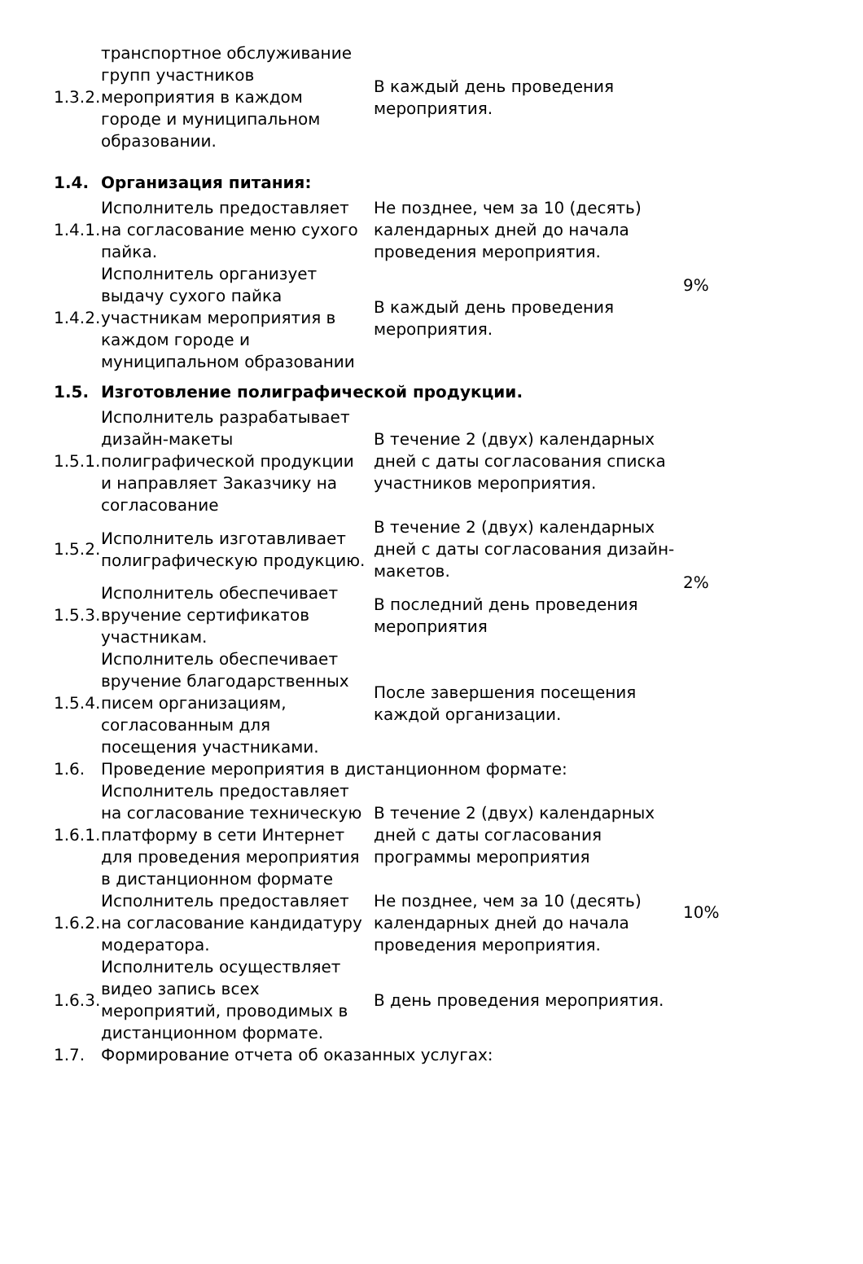| 1.3.2. | транспортное обслуживание групп участников мероприятия в каждом городе и муниципальном образовании. | В каждый день проведения мероприятия. | |
| 1.4. | Организация питания: | | |
| 1.4.1. | Исполнитель предоставляет на согласование меню сухого пайка. | Не позднее, чем за 10 (десять) календарных дней до начала проведения мероприятия. | 9% |
| 1.4.2. | Исполнитель организует выдачу сухого пайка участникам мероприятия в каждом городе и муниципальном образовании | В каждый день проведения мероприятия. | |
| 1.5. | Изготовление полиграфической продукции. | | |
| 1.5.1. | Исполнитель разрабатывает дизайн-макеты полиграфической продукции и направляет Заказчику на согласование | В течение 2 (двух) календарных дней с даты согласования списка участников мероприятия. | 2% |
| 1.5.2. | Исполнитель изготавливает полиграфическую продукцию. | В течение 2 (двух) календарных дней с даты согласования дизайн- макетов. | |
| 1.5.3. | Исполнитель обеспечивает вручение сертификатов участникам. | В последний день проведения мероприятия | |
| 1.5.4. | Исполнитель обеспечивает вручение благодарственных писем организациям, согласованным для посещения участниками. | После завершения посещения каждой организации. | |
| 1.6. | Проведение мероприятия в дистанционном формате: | | |
| 1.6.1. | Исполнитель предоставляет на согласование техническую платформу в сети Интернет для проведения мероприятия в дистанционном формате | В течение 2 (двух) календарных дней с даты согласования программы мероприятия | 10% |
| 1.6.2. | Исполнитель предоставляет на согласование кандидатуру модератора. | Не позднее, чем за 10 (десять) календарных дней до начала проведения мероприятия. | |
| 1.6.3. | Исполнитель осуществляет видео запись всех мероприятий, проводимых в дистанционном формате. | В день проведения мероприятия. | |
| 1.7. | Формирование отчета об оказанных услугах: | | |